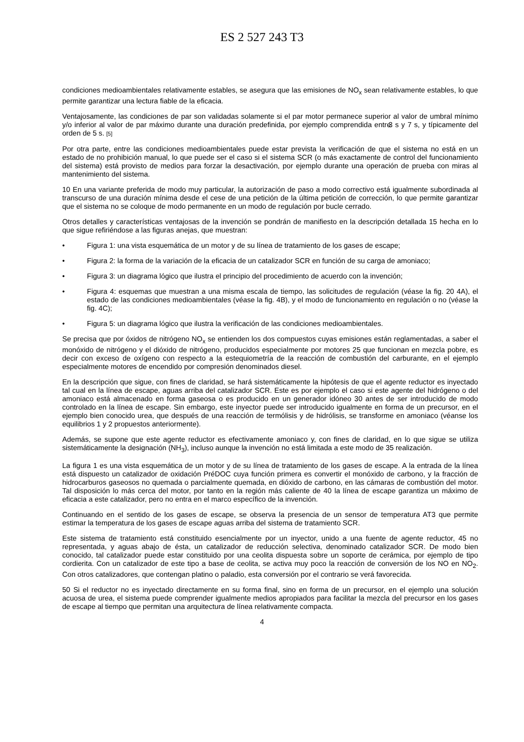ES 2 527 243 T3
condiciones medioambientales relativamente estables, se asegura que las emisiones de NO<sub>x</sub> sean relativamente estables, lo que permite garantizar una lectura fiable de la eficacia.
Ventajosamente, las condiciones de par son validadas solamente si el par motor permanece superior al valor de umbral mínimo y/o inferior al valor de par máximo durante una duración predefinida, por ejemplo comprendida entre 3 s y 7 s, y típicamente del orden de 5 s. [5]
Por otra parte, entre las condiciones medioambientales puede estar prevista la verificación de que el sistema no está en un estado de no prohibición manual, lo que puede ser el caso si el sistema SCR (o más exactamente de control del funcionamiento del sistema) está provisto de medios para forzar la desactivación, por ejemplo durante una operación de prueba con miras al mantenimiento del sistema.
10 En una variante preferida de modo muy particular, la autorización de paso a modo correctivo está igualmente subordinada al transcurso de una duración mínima desde el cese de una petición de la última petición de corrección, lo que permite garantizar que el sistema no se coloque de modo permanente en un modo de regulación por bucle cerrado.
Otros detalles y características ventajosas de la invención se pondrán de manifiesto en la descripción detallada 15 hecha en lo que sigue refiriéndose a las figuras anejas, que muestran:
• Figura 1: una vista esquemática de un motor y de su línea de tratamiento de los gases de escape;
• Figura 2: la forma de la variación de la eficacia de un catalizador SCR en función de su carga de amoniaco;
• Figura 3: un diagrama lógico que ilustra el principio del procedimiento de acuerdo con la invención;
• Figura 4: esquemas que muestran a una misma escala de tiempo, las solicitudes de regulación (véase la fig. 20 4A), el estado de las condiciones medioambientales (véase la fig. 4B), y el modo de funcionamiento en regulación o no (véase la fig. 4C);
• Figura 5: un diagrama lógico que ilustra la verificación de las condiciones medioambientales.
Se precisa que por óxidos de nitrógeno NO<sub>x</sub> se entienden los dos compuestos cuyas emisiones están reglamentadas, a saber el monóxido de nitrógeno y el dióxido de nitrógeno, producidos especialmente por motores 25 que funcionan en mezcla pobre, es decir con exceso de oxígeno con respecto a la estequiometría de la reacción de combustión del carburante, en el ejemplo especialmente motores de encendido por compresión denominados diesel.
En la descripción que sigue, con fines de claridad, se hará sistemáticamente la hipótesis de que el agente reductor es inyectado tal cual en la línea de escape, aguas arriba del catalizador SCR. Este es por ejemplo el caso si este agente del hidrógeno o del amoniaco está almacenado en forma gaseosa o es producido en un generador idóneo 30 antes de ser introducido de modo controlado en la línea de escape. Sin embargo, este inyector puede ser introducido igualmente en forma de un precursor, en el ejemplo bien conocido urea, que después de una reacción de termólisis y de hidrólisis, se transforme en amoniaco (véanse los equilibrios 1 y 2 propuestos anteriormente).
Además, se supone que este agente reductor es efectivamente amoniaco y, con fines de claridad, en lo que sigue se utiliza sistemáticamente la designación (NH<sub>3</sub>), incluso aunque la invención no está limitada a este modo de 35 realización.
La figura 1 es una vista esquemática de un motor y de su línea de tratamiento de los gases de escape. A la entrada de la línea está dispuesto un catalizador de oxidación PréDOC cuya función primera es convertir el monóxido de carbono, y la fracción de hidrocarburos gaseosos no quemada o parcialmente quemada, en dióxido de carbono, en las cámaras de combustión del motor. Tal disposición lo más cerca del motor, por tanto en la región más caliente de 40 la línea de escape garantiza un máximo de eficacia a este catalizador, pero no entra en el marco específico de la invención.
Continuando en el sentido de los gases de escape, se observa la presencia de un sensor de temperatura AT3 que permite estimar la temperatura de los gases de escape aguas arriba del sistema de tratamiento SCR.
Este sistema de tratamiento está constituido esencialmente por un inyector, unido a una fuente de agente reductor, 45 no representada, y aguas abajo de ésta, un catalizador de reducción selectiva, denominado catalizador SCR. De modo bien conocido, tal catalizador puede estar constituido por una ceolita dispuesta sobre un soporte de cerámica, por ejemplo de tipo cordierita. Con un catalizador de este tipo a base de ceolita, se activa muy poco la reacción de conversión de los NO en NO<sub>2</sub>. Con otros catalizadores, que contengan platino o paladio, esta conversión por el contrario se verá favorecida.
50 Si el reductor no es inyectado directamente en su forma final, sino en forma de un precursor, en el ejemplo una solución acuosa de urea, el sistema puede comprender igualmente medios apropiados para facilitar la mezcla del precursor en los gases de escape al tiempo que permitan una arquitectura de línea relativamente compacta.
4